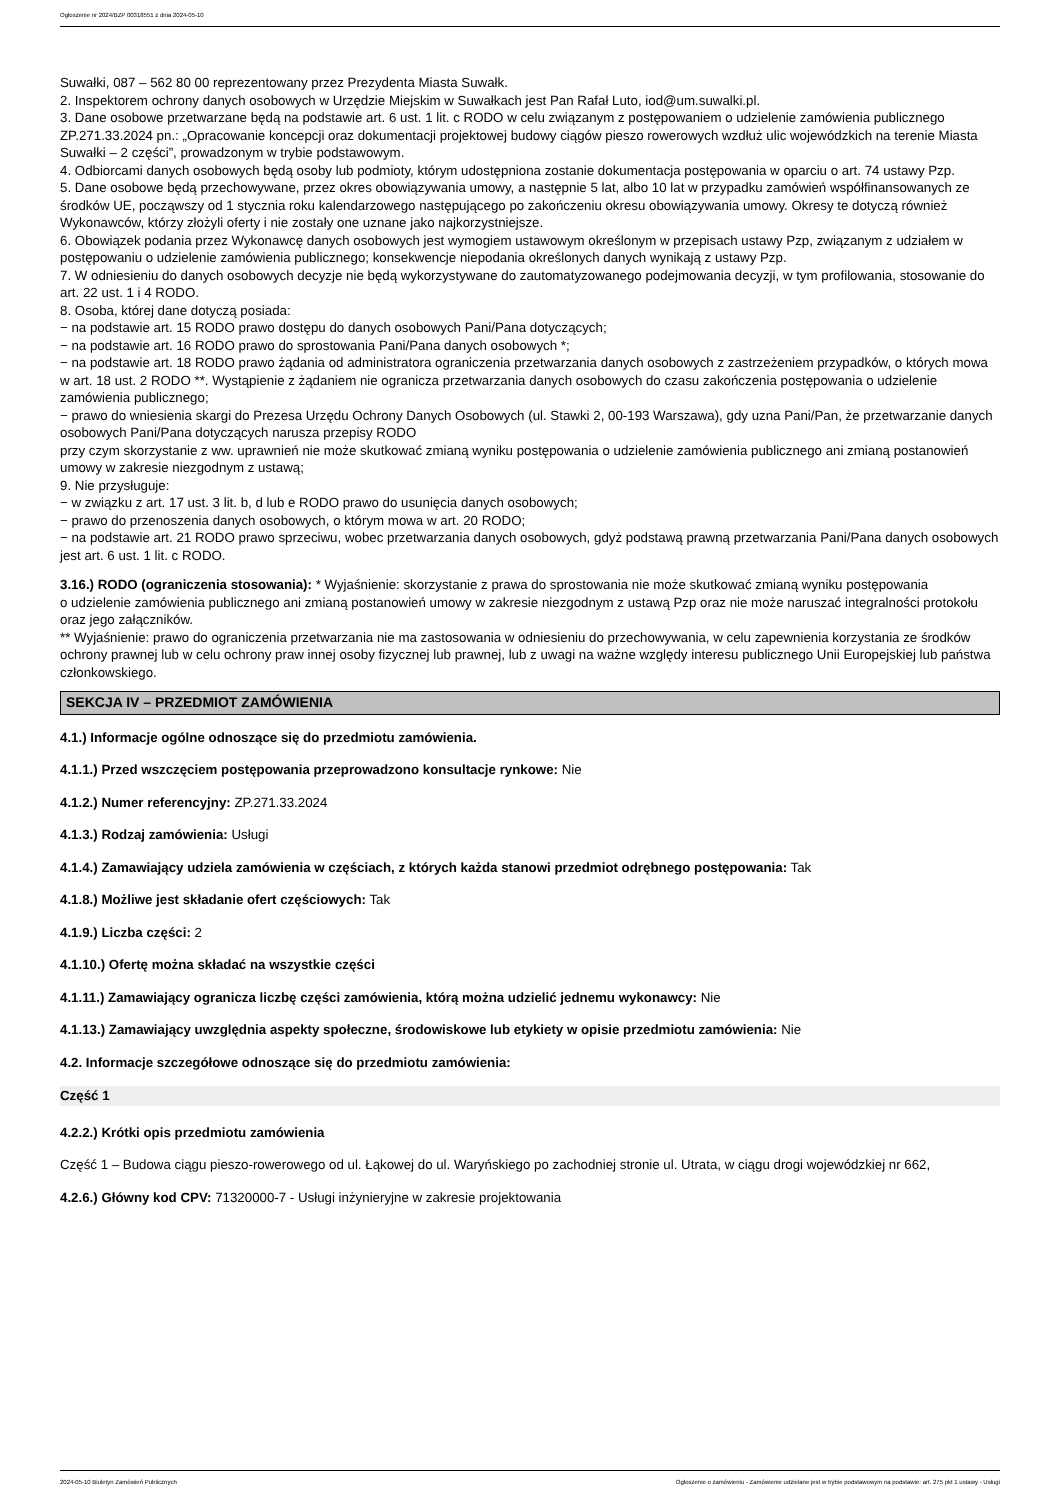Ogłoszenie nr 2024/BZP 00318551 z dnia 2024-05-10
Suwałki, 087 – 562 80 00 reprezentowany przez Prezydenta Miasta Suwałk.
2. Inspektorem ochrony danych osobowych w Urzędzie Miejskim w Suwałkach jest Pan Rafał Luto, iod@um.suwalki.pl.
3. Dane osobowe przetwarzane będą na podstawie art. 6 ust. 1 lit. c RODO w celu związanym z postępowaniem o udzielenie zamówienia publicznego ZP.271.33.2024 pn.: „Opracowanie koncepcji oraz dokumentacji projektowej budowy ciągów pieszo rowerowych wzdłuż ulic wojewódzkich na terenie Miasta Suwałki – 2 części”, prowadzonym w trybie podstawowym.
4. Odbiorcami danych osobowych będą osoby lub podmioty, którym udostępniona zostanie dokumentacja postępowania w oparciu o art. 74 ustawy Pzp.
5. Dane osobowe będą przechowywane, przez okres obowiązywania umowy, a następnie 5 lat, albo 10 lat w przypadku zamówień współfinansowanych ze środków UE, począwszy od 1 stycznia roku kalendarzowego następującego po zakończeniu okresu obowiązywania umowy. Okresy te dotyczą również Wykonawców, którzy złożyli oferty i nie zostały one uznane jako najkorzystniejsze.
6. Obowiązek podania przez Wykonawcę danych osobowych jest wymogiem ustawowym określonym w przepisach ustawy Pzp, związanym z udziałem w postępowaniu o udzielenie zamówienia publicznego; konsekwencje niepodania określonych danych wynikają z ustawy Pzp.
7. W odniesieniu do danych osobowych decyzje nie będą wykorzystywane do zautomatyzowanego podejmowania decyzji, w tym profilowania, stosowanie do art. 22 ust. 1 i 4 RODO.
8. Osoba, której dane dotyczą posiada:
− na podstawie art. 15 RODO prawo dostępu do danych osobowych Pani/Pana dotyczących;
− na podstawie art. 16 RODO prawo do sprostowania Pani/Pana danych osobowych *;
− na podstawie art. 18 RODO prawo żądania od administratora ograniczenia przetwarzania danych osobowych z zastrzeżeniem przypadków, o których mowa w art. 18 ust. 2 RODO **. Wystąpienie z żądaniem nie ogranicza przetwarzania danych osobowych do czasu zakończenia postępowania o udzielenie zamówienia publicznego;
− prawo do wniesienia skargi do Prezesa Urzędu Ochrony Danych Osobowych (ul. Stawki 2, 00-193 Warszawa), gdy uzna Pani/Pan, że przetwarzanie danych osobowych Pani/Pana dotyczących narusza przepisy RODO
przy czym skorzystanie z ww. uprawnień nie może skutkować zmianą wyniku postępowania o udzielenie zamówienia publicznego ani zmianą postanowień umowy w zakresie niezgodnym z ustawą;
9. Nie przysługuje:
− w związku z art. 17 ust. 3 lit. b, d lub e RODO prawo do usunięcia danych osobowych;
− prawo do przenoszenia danych osobowych, o którym mowa w art. 20 RODO;
− na podstawie art. 21 RODO prawo sprzeciwu, wobec przetwarzania danych osobowych, gdyż podstawą prawną przetwarzania Pani/Pana danych osobowych jest art. 6 ust. 1 lit. c RODO.
3.16.) RODO (ograniczenia stosowania): * Wyjaśnienie: skorzystanie z prawa do sprostowania nie może skutkować zmianą wyniku postępowania
o udzielenie zamówienia publicznego ani zmianą postanowień umowy w zakresie niezgodnym z ustawą Pzp oraz nie może naruszać integralności protokołu oraz jego załączników.
** Wyjaśnienie: prawo do ograniczenia przetwarzania nie ma zastosowania w odniesieniu do przechowywania, w celu zapewnienia korzystania ze środków ochrony prawnej lub w celu ochrony praw innej osoby fizycznej lub prawnej, lub z uwagi na ważne względy interesu publicznego Unii Europejskiej lub państwa członkowskiego.
SEKCJA IV – PRZEDMIOT ZAMÓWIENIA
4.1.) Informacje ogólne odnoszące się do przedmiotu zamówienia.
4.1.1.) Przed wszczęciem postępowania przeprowadzono konsultacje rynkowe: Nie
4.1.2.) Numer referencyjny: ZP.271.33.2024
4.1.3.) Rodzaj zamówienia: Usługi
4.1.4.) Zamawiający udziela zamówienia w częściach, z których każda stanowi przedmiot odrębnego postępowania: Tak
4.1.8.) Możliwe jest składanie ofert częściowych: Tak
4.1.9.) Liczba części: 2
4.1.10.) Ofertę można składać na wszystkie części
4.1.11.) Zamawiający ogranicza liczbę części zamówienia, którą można udzielić jednemu wykonawcy: Nie
4.1.13.) Zamawiający uwzględnia aspekty społeczne, środowiskowe lub etykiety w opisie przedmiotu zamówienia: Nie
4.2. Informacje szczegółowe odnoszące się do przedmiotu zamówienia:
Część 1
4.2.2.) Krótki opis przedmiotu zamówienia
Część 1 – Budowa ciągu pieszo-rowerowego od ul. Łąkowej do ul. Waryńskiego po zachodniej stronie ul. Utrata, w ciągu drogi wojewódzkiej nr 662,
4.2.6.) Główny kod CPV: 71320000-7 - Usługi inżynieryjne w zakresie projektowania
2024-05-10 Biuletyn Zamówień Publicznych Ogłoszenie o zamówieniu - Zamówienie udzielane jest w trybie podstawowym na podstawie: art. 275 pkt 1 ustawy - Usługi